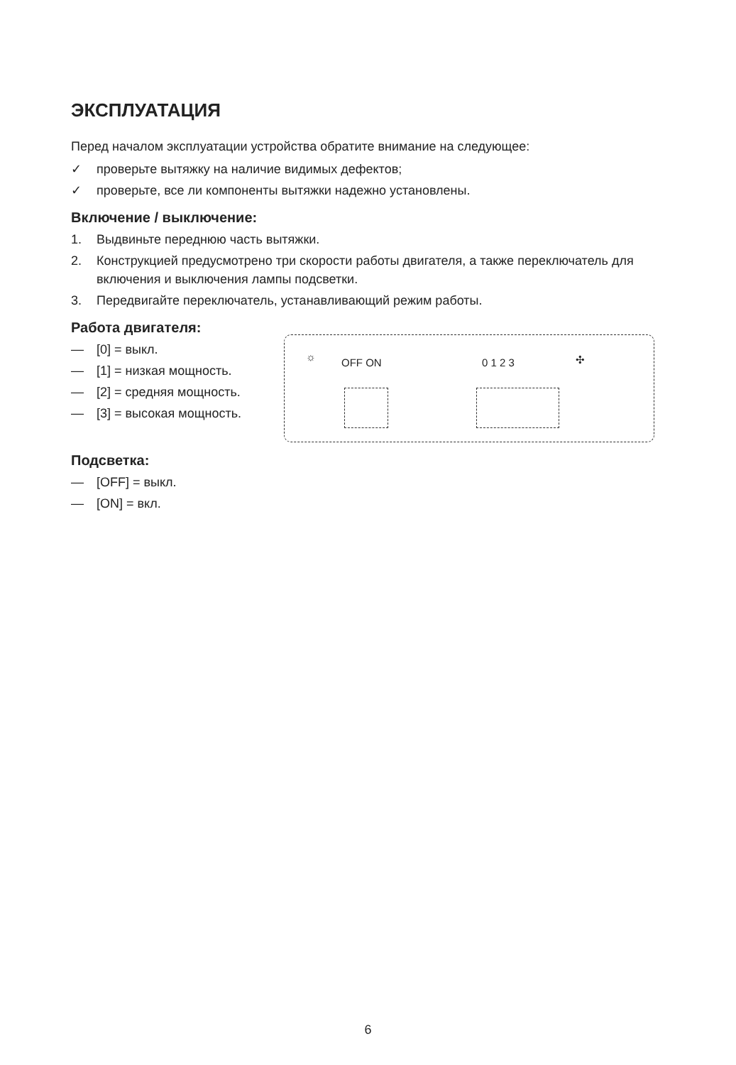ЭКСПЛУАТАЦИЯ
Перед началом эксплуатации устройства обратите внимание на следующее:
✓ проверьте вытяжку на наличие видимых дефектов;
✓ проверьте, все ли компоненты вытяжки надежно установлены.
Включение / выключение:
1. Выдвиньте переднюю часть вытяжки.
2. Конструкцией предусмотрено три скорости работы двигателя, а также переключатель для включения и выключения лампы подсветки.
3. Передвигайте переключатель, устанавливающий режим работы.
Работа двигателя:
— [0] = выкл.
— [1] = низкая мощность.
— [2] = средняя мощность.
— [3] = высокая мощность.
☼ OFF ON 0 1 2 3 ✣
Подсветка:
— [OFF] = выкл.
— [ON] = вкл.
6